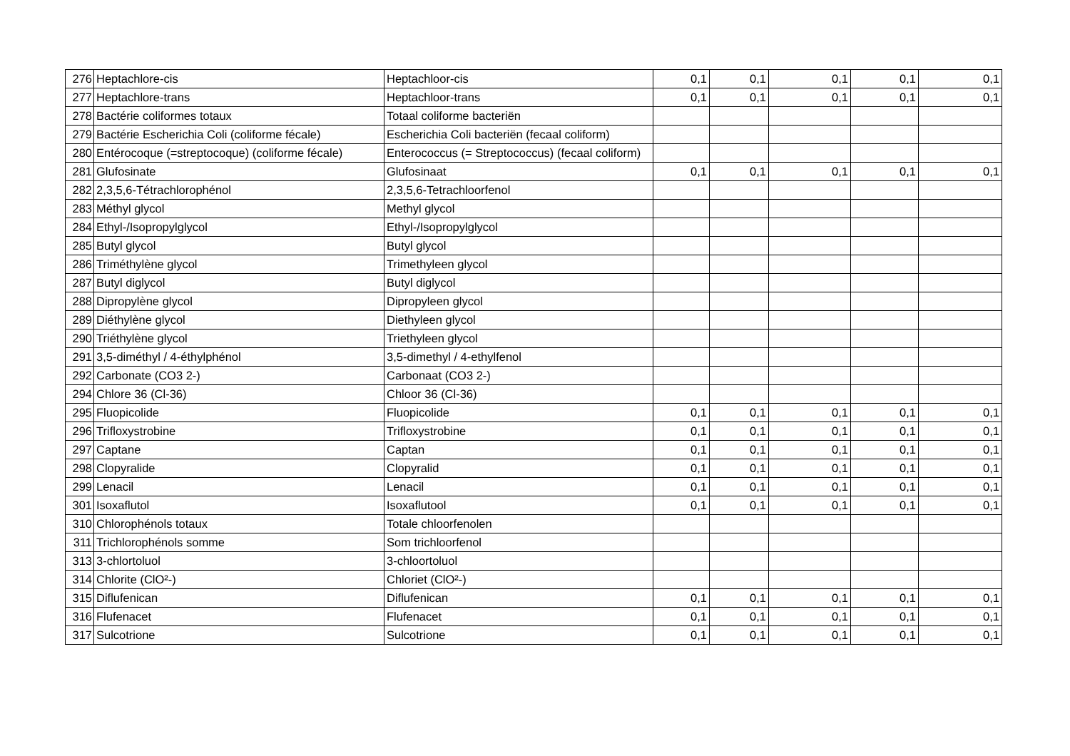| 276 | Heptachlore-cis | Heptachloor-cis | 0,1 | 0,1 | 0,1 | 0,1 | 0,1 |
| 277 | Heptachlore-trans | Heptachloor-trans | 0,1 | 0,1 | 0,1 | 0,1 | 0,1 |
| 278 | Bactérie coliformes totaux | Totaal coliforme bacteriën | | | | | |
| 279 | Bactérie Escherichia Coli (coliforme fécale) | Escherichia Coli bacteriën (fecaal coliform) | | | | | |
| 280 | Entérocoque (=streptocoque) (coliforme fécale) | Enterococcus (= Streptococcus) (fecaal coliform) | | | | | |
| 281 | Glufosinate | Glufosinaat | 0,1 | 0,1 | 0,1 | 0,1 | 0,1 |
| 282 | 2,3,5,6-Tétrachlorophénol | 2,3,5,6-Tetrachloorfenol | | | | | |
| 283 | Méthyl glycol | Methyl glycol | | | | | |
| 284 | Ethyl-/Isopropylglycol | Ethyl-/Isopropylglycol | | | | | |
| 285 | Butyl glycol | Butyl glycol | | | | | |
| 286 | Triméthylène glycol | Trimethyleen glycol | | | | | |
| 287 | Butyl diglycol | Butyl diglycol | | | | | |
| 288 | Dipropylène glycol | Dipropyleen glycol | | | | | |
| 289 | Diéthylène glycol | Diethyleen glycol | | | | | |
| 290 | Triéthylène glycol | Triethyleen glycol | | | | | |
| 291 | 3,5-diméthyl / 4-éthylphénol | 3,5-dimethyl / 4-ethylfenol | | | | | |
| 292 | Carbonate (CO3 2-) | Carbonaat (CO3 2-) | | | | | |
| 294 | Chlore 36 (Cl-36) | Chloor 36 (Cl-36) | | | | | |
| 295 | Fluopicolide | Fluopicolide | 0,1 | 0,1 | 0,1 | 0,1 | 0,1 |
| 296 | Trifloxystrobine | Trifloxystrobine | 0,1 | 0,1 | 0,1 | 0,1 | 0,1 |
| 297 | Captane | Captan | 0,1 | 0,1 | 0,1 | 0,1 | 0,1 |
| 298 | Clopyralide | Clopyralid | 0,1 | 0,1 | 0,1 | 0,1 | 0,1 |
| 299 | Lenacil | Lenacil | 0,1 | 0,1 | 0,1 | 0,1 | 0,1 |
| 301 | Isoxaflutol | Isoxaflutool | 0,1 | 0,1 | 0,1 | 0,1 | 0,1 |
| 310 | Chlorophénols totaux | Totale chloorfenolen | | | | | |
| 311 | Trichlorophénols somme | Som trichloorfenol | | | | | |
| 313 | 3-chlortoluol | 3-chloortoluol | | | | | |
| 314 | Chlorite (ClO²-) | Chloriet (ClO²-) | | | | | |
| 315 | Diflufenican | Diflufenican | 0,1 | 0,1 | 0,1 | 0,1 | 0,1 |
| 316 | Flufenacet | Flufenacet | 0,1 | 0,1 | 0,1 | 0,1 | 0,1 |
| 317 | Sulcotrione | Sulcotrione | 0,1 | 0,1 | 0,1 | 0,1 | 0,1 |